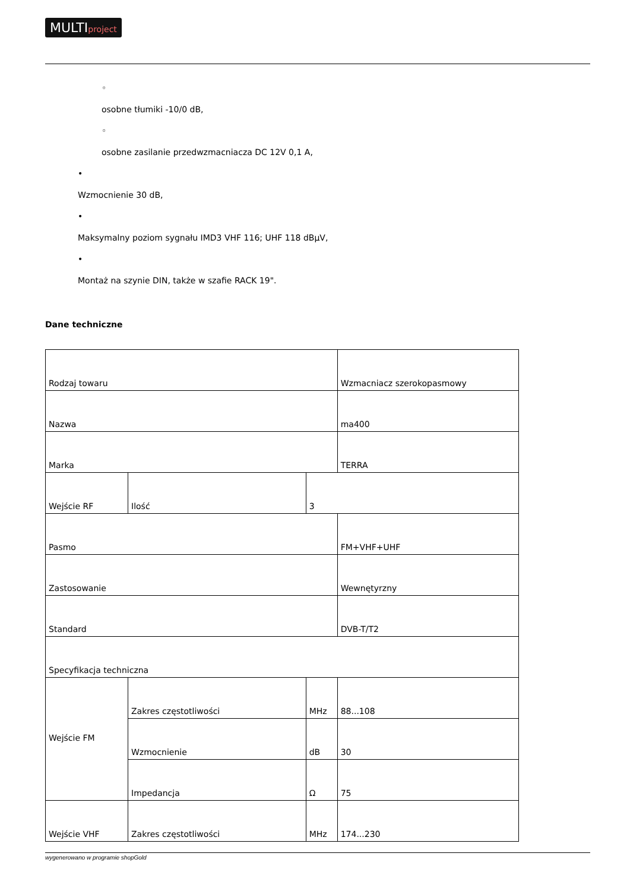MULTIproject
◦
osobne tłumiki -10/0 dB,
◦
osobne zasilanie przedwzmacniacza DC 12V 0,1 A,
•
Wzmocnienie 30 dB,
•
Maksymalny poziom sygnału IMD3 VHF 116; UHF 118 dBµV,
•
Montaż na szynie DIN, także w szafie RACK 19".
Dane techniczne
| Rodzaj towaru | | | Wzmacniacz szerokopasmowy |
| Nazwa | | | ma400 |
| Marka | | | TERRA |
| Wejście RF | Ilość | 3 | |
| Pasmo | | | FM+VHF+UHF |
| Zastosowanie | | | Wewnętyrzny |
| Standard | | | DVB-T/T2 |
| Specyfikacja techniczna | | | |
| Wejście FM | Zakres częstotliwości | MHz | 88...108 |
| | Wzmocnienie | dB | 30 |
| | Impedancja | Ω | 75 |
| Wejście VHF | Zakres częstotliwości | MHz | 174...230 |
wygenerowano w programie shopGold